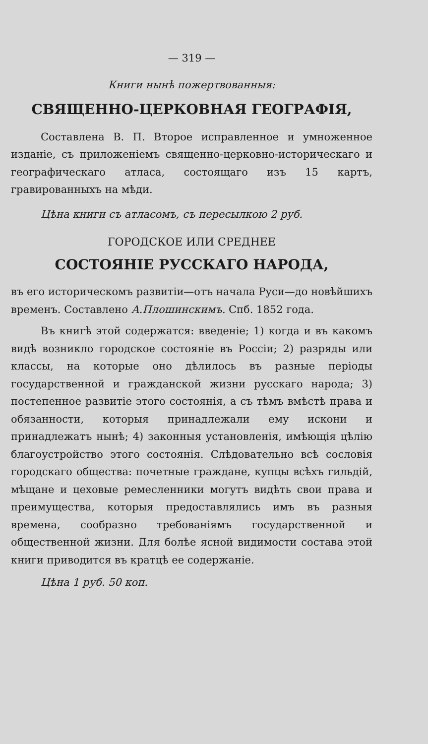— 319 —
Книги нынѣ пожертвованныя:
СВЯЩЕННО-ЦЕРКОВНАЯ ГЕОГРАФІЯ,
Составлена В. П. Второе исправленное и умноженное изданіе, съ приложеніемъ священно-церковно-историческаго и географическаго атласа, состоящаго изъ 15 картъ, гравированныхъ на мѣди.
Цѣна книги съ атласомъ, съ пересылкою 2 руб.
ГОРОДСКОЕ ИЛИ СРЕДНЕЕ
СОСТОЯНІЕ РУССКАГО НАРОДА,
въ его историческомъ развитіи—отъ начала Руси—до новѣйшихъ временъ. Составлено А.Плошинскимъ. Спб. 1852 года.
Въ книгѣ этой содержатся: введеніе; 1) когда и въ какомъ видѣ возникло городское состояніе въ Россіи; 2) разряды или классы, на которые оно дѣлилось въ разные періоды государственной и гражданской жизни русскаго народа; 3) постепенное развитіе этого состоянія, а съ тѣмъ вмѣстѣ права и обязанности, которыя принадлежали ему искони и принадлежатъ нынѣ; 4) законныя установленія, имѣющія цѣлію благоустройство этого состоянія. Слѣдовательно всѣ сословія городскаго общества: почетные граждане, купцы всѣхъ гильдій, мѣщане и цеховые ремесленники могутъ видѣть свои права и преимущества, которыя предоставлялись имъ въ разныя времена, сообразно требованіямъ государственной и общественной жизни. Для болѣе ясной видимости состава этой книги приводится въ кратцѣ ее содержаніе.
Цѣна 1 руб. 50 коп.